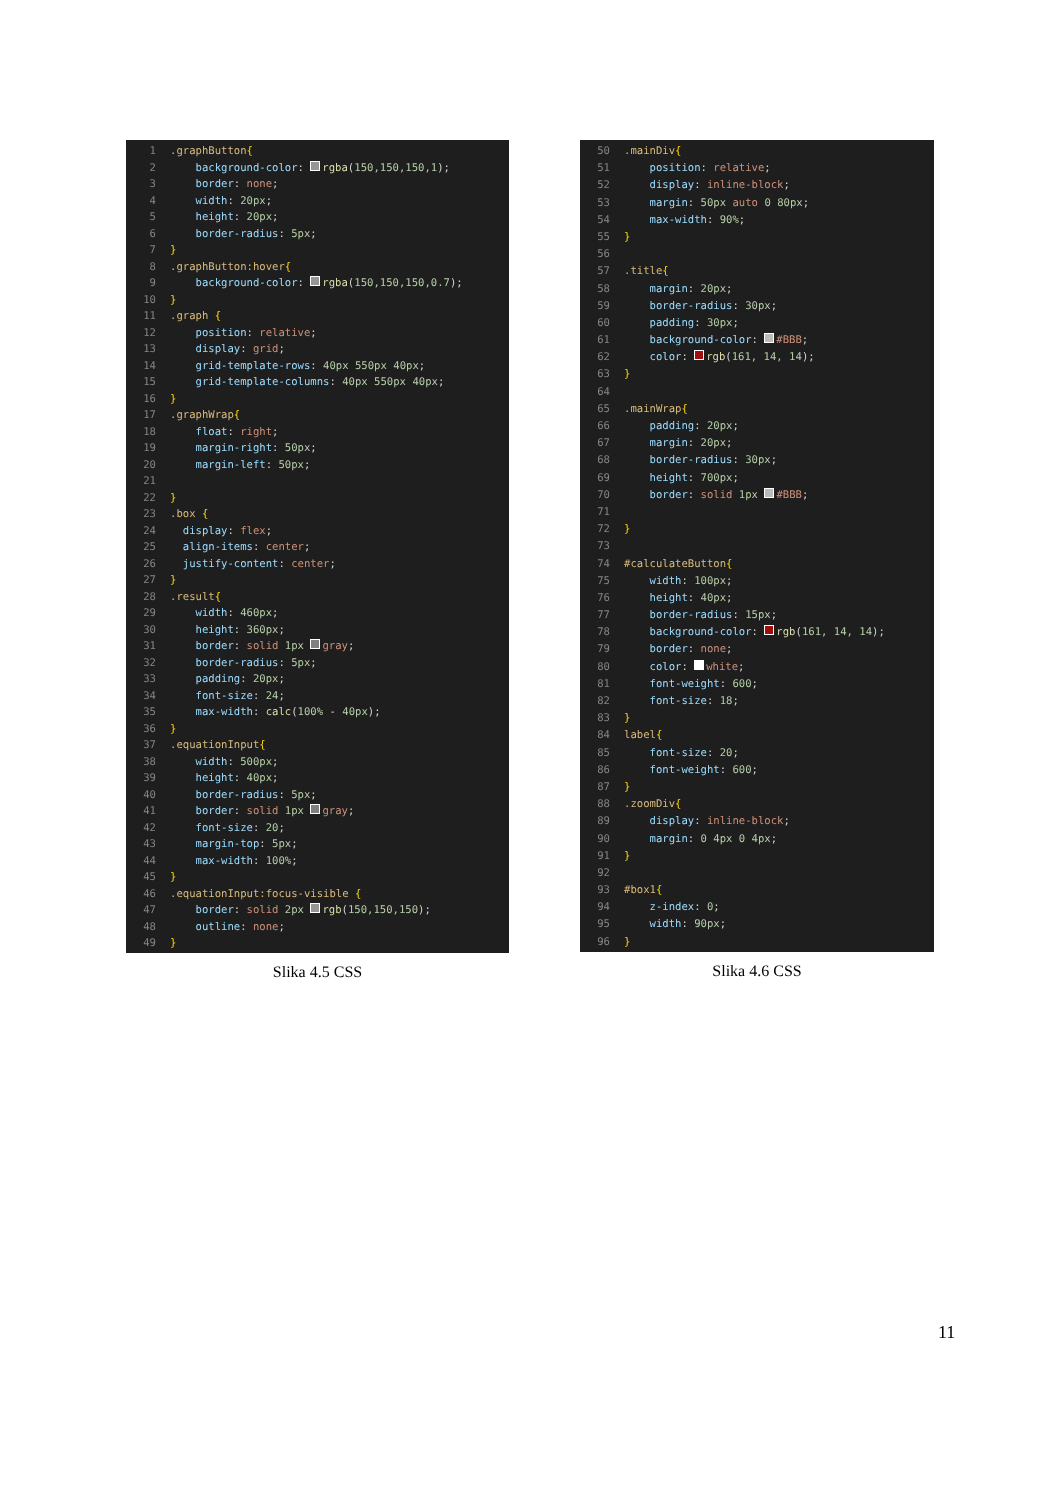1.graphButton{
2 background-color: rgba(150,150,150,1);
3 border: none;
4 width: 20px;
5 height: 20px;
6 border-radius: 5px;
7 }
8.graphButton:hover{
9 background-color: rgba(150,150,150,0.7);
10 }
11.graph {
12 position: relative;
13 display: grid;
14 grid-template-rows: 40px 550px 40px;
15 grid-template-columns: 40px 550px 40px;
16 }
17.graphWrap{
18 float: right;
19 margin-right: 50px;
20 margin-left: 50px;
21
22 }
23.box {
24 display: flex;
25 align-items: center;
26 justify-content: center;
27 }
28.result{
29 width: 460px;
30 height: 360px;
31 border: solid 1px gray;
32 border-radius: 5px;
33 padding: 20px;
34 font-size: 24;
35 max-width: calc(100% - 40px);
36 }
37.equationInput{
38 width: 500px;
39 height: 40px;
40 border-radius: 5px;
41 border: solid 1px gray;
42 font-size: 20;
43 margin-top: 5px;
44 max-width: 100%;
45 }
46.equationInput:focus-visible {
47 border: solid 2px rgb(150,150,150);
48 outline: none;
49 }
Slika 4.5 CSS
50.mainDiv{
51 position: relative;
52 display: inline-block;
53 margin: 50px auto 0 80px;
54 max-width: 90%;
55 }
56
57.title{
58 margin: 20px;
59 border-radius: 30px;
60 padding: 30px;
61 background-color: #BBB;
62 color: rgb(161, 14, 14);
63 }
64
65.mainWrap{
66 padding: 20px;
67 margin: 20px;
68 border-radius: 30px;
69 height: 700px;
70 border: solid 1px #BBB;
71
72 }
73
74 #calculateButton{
75 width: 100px;
76 height: 40px;
77 border-radius: 15px;
78 background-color: rgb(161, 14, 14);
79 border: none;
80 color: white;
81 font-weight: 600;
82 font-size: 18;
83 }
84 label{
85 font-size: 20;
86 font-weight: 600;
87 }
88.zoomDiv{
89 display: inline-block;
90 margin: 0 4px 0 4px;
91 }
92
93 #box1{
94 z-index: 0;
95 width: 90px;
96 }
Slika 4.6 CSS
11